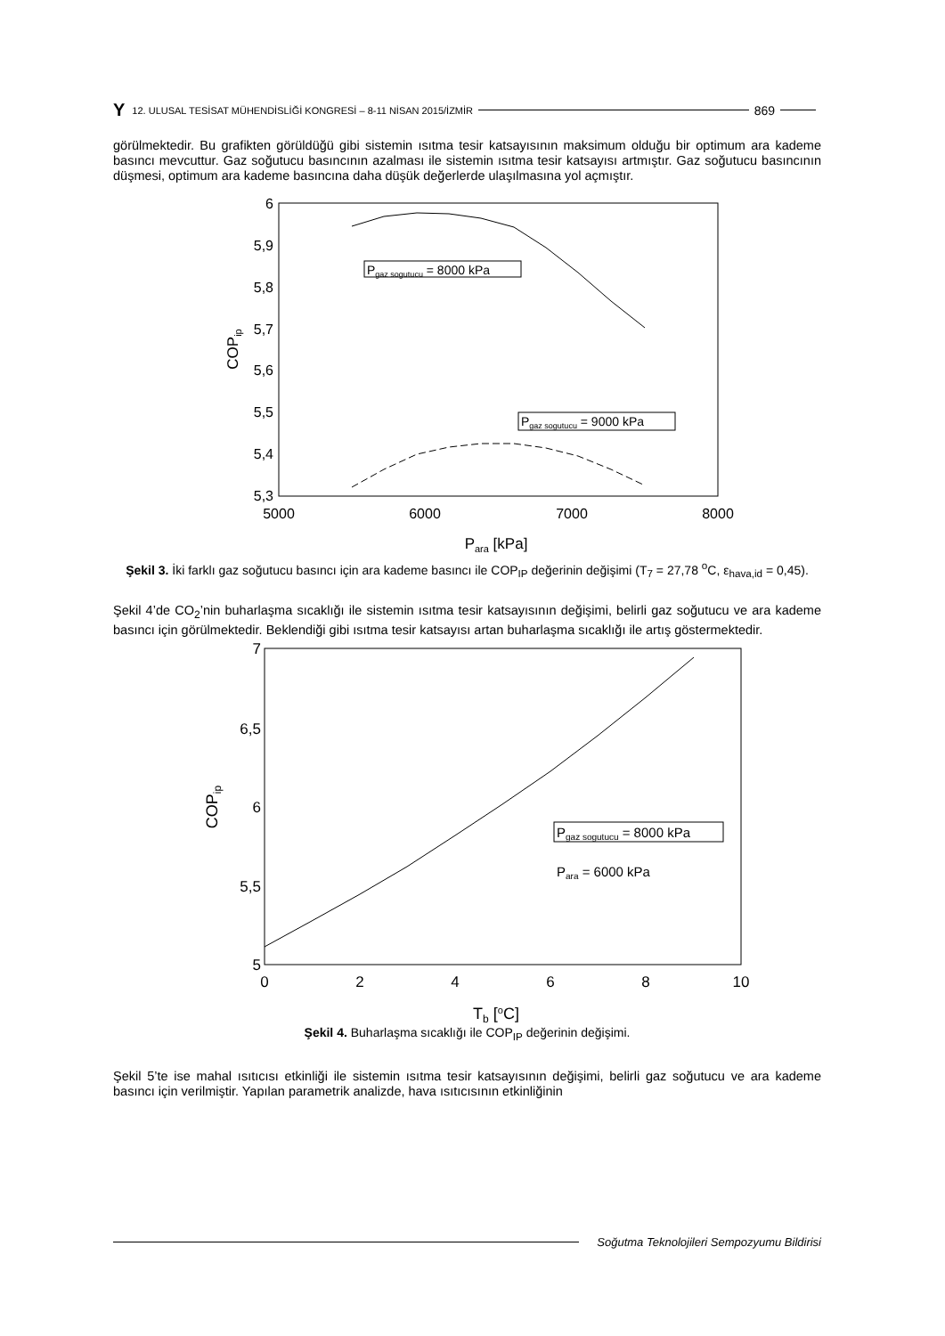Y 12. ULUSAL TESİSAT MÜHENDİSLİĞİ KONGRESİ – 8-11 NİSAN 2015/İZMİR 869
görülmektedir. Bu grafikten görüldüğü gibi sistemin ısıtma tesir katsayısının maksimum olduğu bir optimum ara kademe basıncı mevcuttur. Gaz soğutucu basıncının azalması ile sistemin ısıtma tesir katsayısı artmıştır. Gaz soğutucu basıncının düşmesi, optimum ara kademe basıncına daha düşük değerlerde ulaşılmasına yol açmıştır.
6
5,9
5,8
5,7
5,6
5,5
5,4
5,3
5000
6000
7000
8000
COPip
Para [kPa]
Pgaz sogutucu = 8000 kPa
Pgaz sogutucu = 9000 kPa
Şekil 3. İki farklı gaz soğutucu basıncı için ara kademe basıncı ile COP<sub>IP</sub> değerinin değişimi (T<sub>7</sub> = 27,78 <sup>o</sup>C, ε<sub>hava,id</sub> = 0,45).
Şekil 4’de CO<sub>2</sub>’nin buharlaşma sıcaklığı ile sistemin ısıtma tesir katsayısının değişimi, belirli gaz soğutucu ve ara kademe basıncı için görülmektedir. Beklendiği gibi ısıtma tesir katsayısı artan buharlaşma sıcaklığı ile artış göstermektedir.
7
6,5
6
5,5
5
0
2
4
6
8
10
COPip
Tb [oC]
Pgaz sogutucu = 8000 kPa
Para = 6000 kPa
Şekil 4. Buharlaşma sıcaklığı ile COP<sub>IP</sub> değerinin değişimi.
Şekil 5’te ise mahal ısıtıcısı etkinliği ile sistemin ısıtma tesir katsayısının değişimi, belirli gaz soğutucu ve ara kademe basıncı için verilmiştir. Yapılan parametrik analizde, hava ısıtıcısının etkinliğinin
Soğutma Teknolojileri Sempozyumu Bildirisi